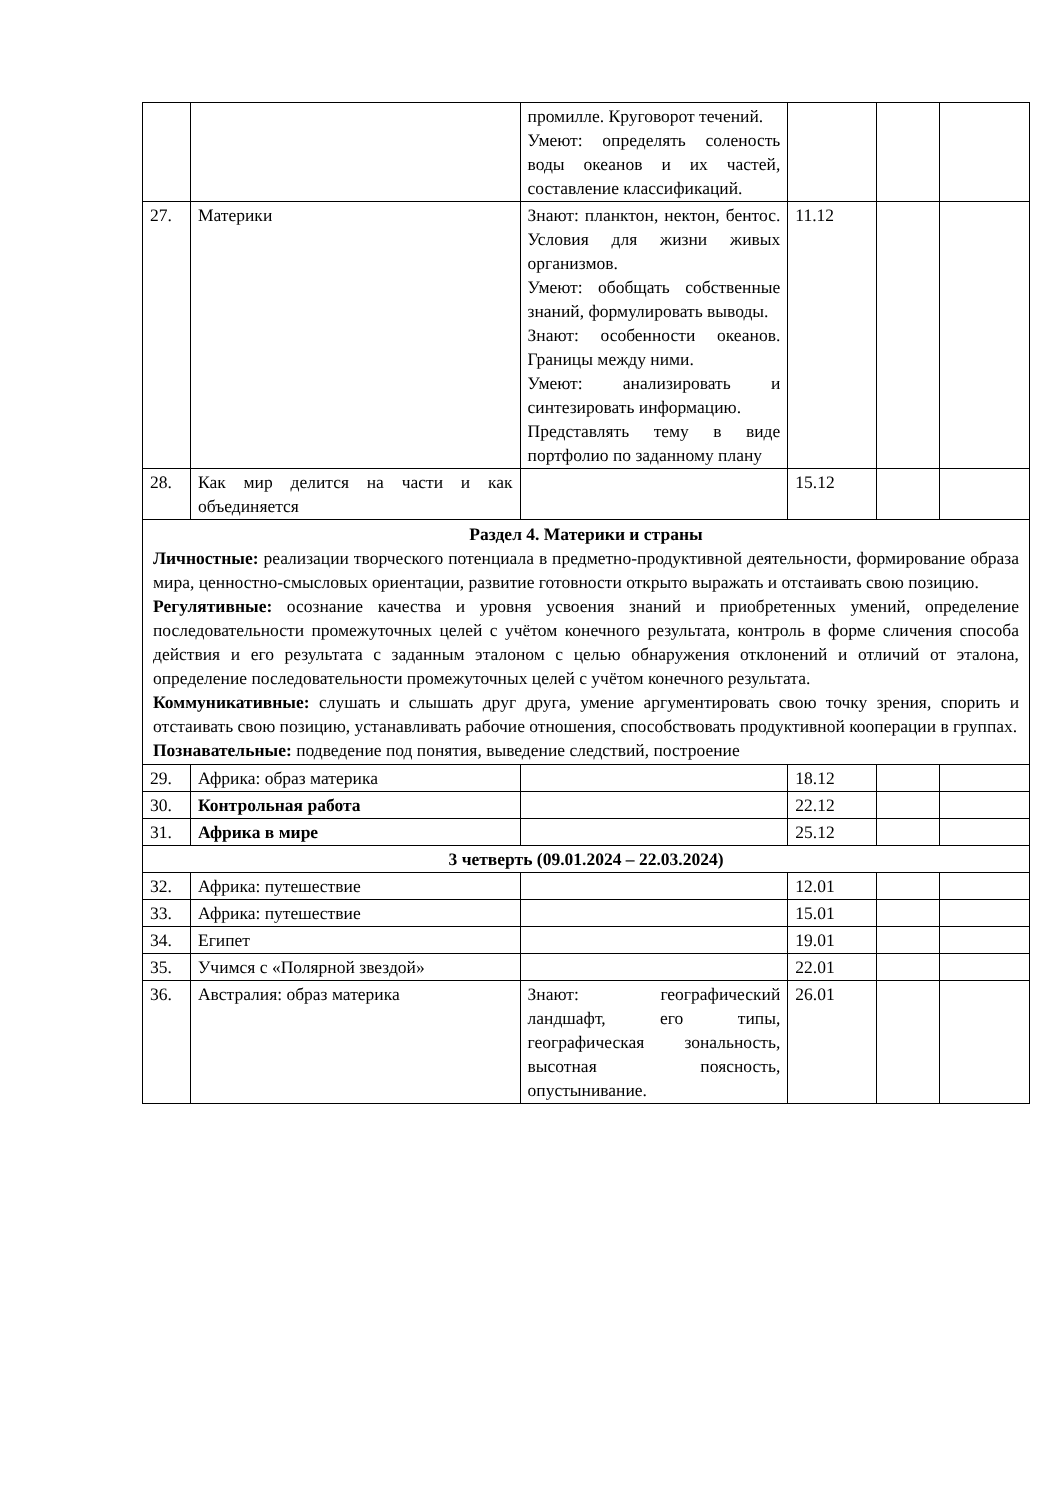| | | промилле. Круговорот течений. Умеют: определять соленость воды океанов и их частей, составление классификаций. | | | |
| 27. | Материки | Знают: планктон, нектон, бентос. Условия для жизни живых организмов. Умеют: обобщать собственные знаний, формулировать выводы. Знают: особенности океанов. Границы между ними. Умеют: анализировать и синтезировать информацию. Представлять тему в виде портфолио по заданному плану | 11.12 | | |
| 28. | Как мир делится на части и как объединяется | | 15.12 | | |
| Раздел 4. Материки и страны Личностные: реализации творческого потенциала в предметно-продуктивной деятельности, формирование образа мира, ценностно-смысловых ориентации, развитие готовности открыто выражать и отстаивать свою позицию. Регулятивные: осознание качества и уровня усвоения знаний и приобретенных умений, определение последовательности промежуточных целей с учётом конечного результата, контроль в форме сличения способа действия и его результата с заданным эталоном с целью обнаружения отклонений и отличий от эталона, определение последовательности промежуточных целей с учётом конечного результата. Коммуникативные: слушать и слышать друг друга, умение аргументировать свою точку зрения, спорить и отстаивать свою позицию, устанавливать рабочие отношения, способствовать продуктивной кооперации в группах. Познавательные: подведение под понятия, выведение следствий, построение | | | | | |
| 29. | Африка: образ материка | | 18.12 | | |
| 30. | Контрольная работа | | 22.12 | | |
| 31. | Африка в мире | | 25.12 | | |
| 3 четверть (09.01.2024 – 22.03.2024) | | | | | |
| 32. | Африка: путешествие | | 12.01 | | |
| 33. | Африка: путешествие | | 15.01 | | |
| 34. | Египет | | 19.01 | | |
| 35. | Учимся с «Полярной звездой» | | 22.01 | | |
| 36. | Австралия: образ материка | Знают: географический ландшафт, его типы, географическая зональность, высотная поясность, опустынивание. | 26.01 | | |